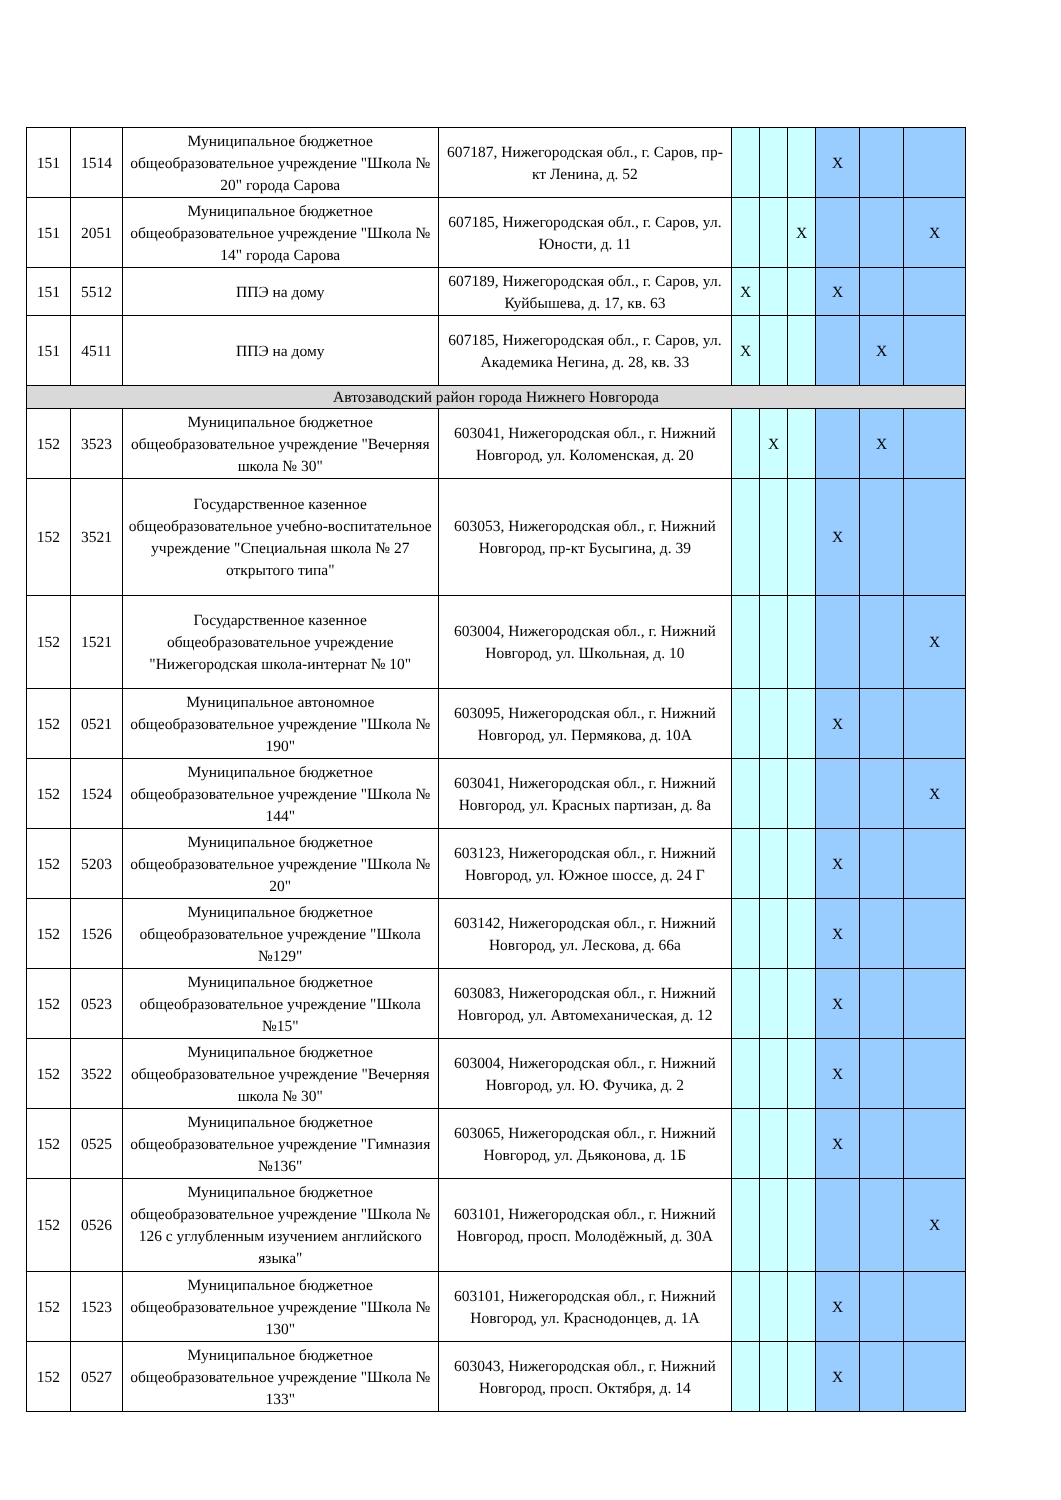| 151 | 1514 | Муниципальное бюджетное общеобразовательное учреждение "Школа № 20" города Сарова | 607187, Нижегородская обл., г. Саров, пр-кт Ленина, д. 52 | | | | X | | |
| 151 | 2051 | Муниципальное бюджетное общеобразовательное учреждение "Школа № 14" города Сарова | 607185, Нижегородская обл., г. Саров, ул. Юности, д. 11 | | | X | | | X |
| 151 | 5512 | ППЭ на дому | 607189, Нижегородская обл., г. Саров, ул. Куйбышева, д. 17, кв. 63 | X | | | X | | |
| 151 | 4511 | ППЭ на дому | 607185, Нижегородская обл., г. Саров, ул. Академика Негина, д. 28, кв. 33 | X | | | | X | |
| Автозаводский район города Нижнего Новгорода | | | | | | | | | |
| 152 | 3523 | Муниципальное бюджетное общеобразовательное учреждение "Вечерняя школа № 30" | 603041, Нижегородская обл., г. Нижний Новгород, ул. Коломенская, д. 20 | | X | | | X | |
| 152 | 3521 | Государственное казенное общеобразовательное учебно-воспитательное учреждение "Специальная школа № 27 открытого типа" | 603053, Нижегородская обл., г. Нижний Новгород, пр-кт Бусыгина, д. 39 | | | | X | | |
| 152 | 1521 | Государственное казенное общеобразовательное учреждение "Нижегородская школа-интернат № 10" | 603004, Нижегородская обл., г. Нижний Новгород, ул. Школьная, д. 10 | | | | | | X |
| 152 | 0521 | Муниципальное автономное общеобразовательное учреждение "Школа № 190" | 603095, Нижегородская обл., г. Нижний Новгород, ул. Пермякова, д. 10А | | | | X | | |
| 152 | 1524 | Муниципальное бюджетное общеобразовательное учреждение "Школа № 144" | 603041, Нижегородская обл., г. Нижний Новгород, ул. Красных партизан, д. 8а | | | | | | X |
| 152 | 5203 | Муниципальное бюджетное общеобразовательное учреждение "Школа № 20" | 603123, Нижегородская обл., г. Нижний Новгород, ул. Южное шоссе, д. 24 Г | | | | X | | |
| 152 | 1526 | Муниципальное бюджетное общеобразовательное учреждение "Школа №129" | 603142, Нижегородская обл., г. Нижний Новгород, ул. Лескова, д. 66а | | | | X | | |
| 152 | 0523 | Муниципальное бюджетное общеобразовательное учреждение "Школа №15" | 603083, Нижегородская обл., г. Нижний Новгород, ул. Автомеханическая, д. 12 | | | | X | | |
| 152 | 3522 | Муниципальное бюджетное общеобразовательное учреждение "Вечерняя школа № 30" | 603004, Нижегородская обл., г. Нижний Новгород, ул. Ю. Фучика, д. 2 | | | | X | | |
| 152 | 0525 | Муниципальное бюджетное общеобразовательное учреждение "Гимназия №136" | 603065, Нижегородская обл., г. Нижний Новгород, ул. Дьяконова, д. 1Б | | | | X | | |
| 152 | 0526 | Муниципальное бюджетное общеобразовательное учреждение "Школа № 126 с углубленным изучением английского языка" | 603101, Нижегородская обл., г. Нижний Новгород, просп. Молодёжный, д. 30А | | | | | | X |
| 152 | 1523 | Муниципальное бюджетное общеобразовательное учреждение "Школа № 130" | 603101, Нижегородская обл., г. Нижний Новгород, ул. Краснодонцев, д. 1А | | | | X | | |
| 152 | 0527 | Муниципальное бюджетное общеобразовательное учреждение "Школа № 133" | 603043, Нижегородская обл., г. Нижний Новгород, просп. Октября, д. 14 | | | | X | | |